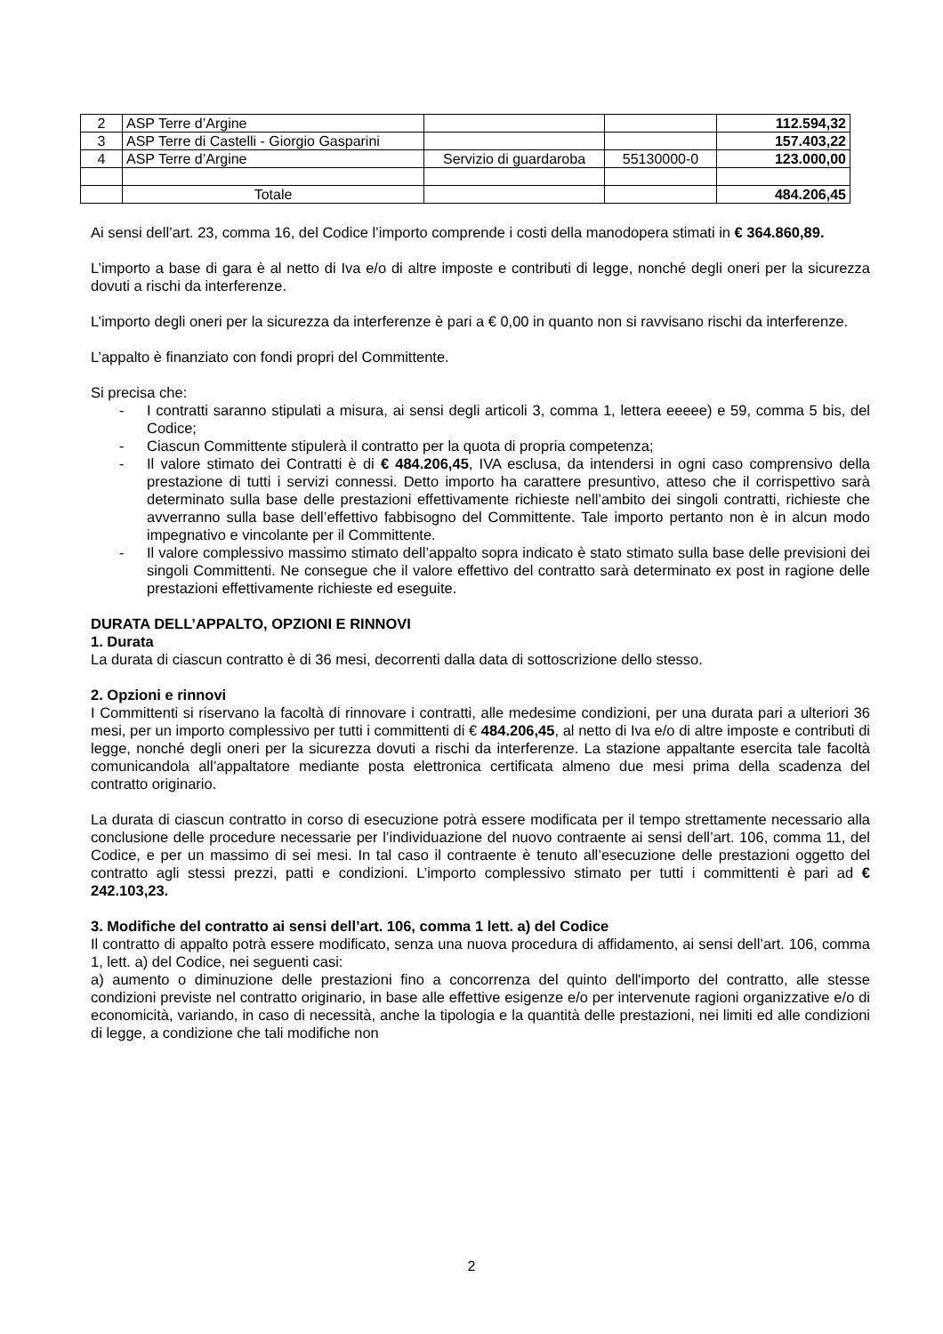| 2 | ASP Terre d’Argine | | | 112.594,32 |
| 3 | ASP Terre di Castelli - Giorgio Gasparini | | | 157.403,22 |
| 4 | ASP Terre d’Argine | Servizio di guardaroba | 55130000-0 | 123.000,00 |
| | Totale | | | 484.206,45 |
Ai sensi dell’art. 23, comma 16, del Codice l’importo comprende i costi della manodopera stimati in € 364.860,89.
L’importo a base di gara è al netto di Iva e/o di altre imposte e contributi di legge, nonché degli oneri per la sicurezza dovuti a rischi da interferenze.
L’importo degli oneri per la sicurezza da interferenze è pari a € 0,00 in quanto non si ravvisano rischi da interferenze.
L’appalto è finanziato con fondi propri del Committente.
Si precisa che:
- I contratti saranno stipulati a misura, ai sensi degli articoli 3, comma 1, lettera eeeee) e 59, comma 5 bis, del Codice;
- Ciascun Committente stipulerà il contratto per la quota di propria competenza;
- Il valore stimato dei Contratti è di € 484.206,45, IVA esclusa, da intendersi in ogni caso comprensivo della prestazione di tutti i servizi connessi. Detto importo ha carattere presuntivo, atteso che il corrispettivo sarà determinato sulla base delle prestazioni effettivamente richieste nell’ambito dei singoli contratti, richieste che avverranno sulla base dell’effettivo fabbisogno del Committente. Tale importo pertanto non è in alcun modo impegnativo e vincolante per il Committente.
- Il valore complessivo massimo stimato dell’appalto sopra indicato è stato stimato sulla base delle previsioni dei singoli Committenti. Ne consegue che il valore effettivo del contratto sarà determinato ex post in ragione delle prestazioni effettivamente richieste ed eseguite.
DURATA DELL’APPALTO, OPZIONI E RINNOVI
1. Durata
La durata di ciascun contratto è di 36 mesi, decorrenti dalla data di sottoscrizione dello stesso.
2. Opzioni e rinnovi
I Committenti si riservano la facoltà di rinnovare i contratti, alle medesime condizioni, per una durata pari a ulteriori 36 mesi, per un importo complessivo per tutti i committenti di € 484.206,45, al netto di Iva e/o di altre imposte e contributi di legge, nonché degli oneri per la sicurezza dovuti a rischi da interferenze. La stazione appaltante esercita tale facoltà comunicandola all’appaltatore mediante posta elettronica certificata almeno due mesi prima della scadenza del contratto originario.
La durata di ciascun contratto in corso di esecuzione potrà essere modificata per il tempo strettamente necessario alla conclusione delle procedure necessarie per l’individuazione del nuovo contraente ai sensi dell’art. 106, comma 11, del Codice, e per un massimo di sei mesi. In tal caso il contraente è tenuto all’esecuzione delle prestazioni oggetto del contratto agli stessi prezzi, patti e condizioni. L’importo complessivo stimato per tutti i committenti è pari ad € 242.103,23.
3. Modifiche del contratto ai sensi dell’art. 106, comma 1 lett. a) del Codice
Il contratto di appalto potrà essere modificato, senza una nuova procedura di affidamento, ai sensi dell’art. 106, comma 1, lett. a) del Codice, nei seguenti casi:
a) aumento o diminuzione delle prestazioni fino a concorrenza del quinto dell'importo del contratto, alle stesse condizioni previste nel contratto originario, in base alle effettive esigenze e/o per intervenute ragioni organizzative e/o di economicità, variando, in caso di necessità, anche la tipologia e la quantità delle prestazioni, nei limiti ed alle condizioni di legge, a condizione che tali modifiche non
2